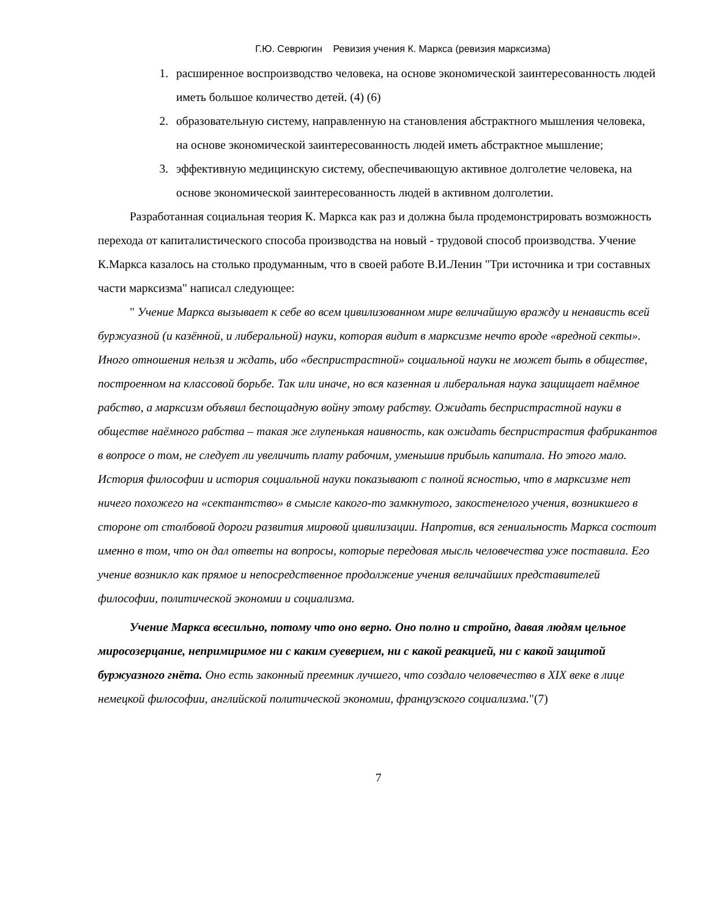Г.Ю. Севрюгин Ревизия учения К. Маркса (ревизия марксизма)
1. расширенное воспроизводство человека, на основе экономической заинтересованность людей иметь большое количество детей. (4) (6)
2. образовательную систему, направленную на становления абстрактного мышления человека, на основе экономической заинтересованность людей иметь абстрактное мышление;
3. эффективную медицинскую систему, обеспечивающую активное долголетие человека, на основе экономической заинтересованность людей в активном долголетии.
Разработанная социальная теория К. Маркса как раз и должна была продемонстрировать возможность перехода от капиталистического способа производства на новый - трудовой способ производства. Учение К.Маркса казалось на столько продуманным, что в своей работе В.И.Ленин "Три источника и три составных части марксизма" написал следующее:
" Учение Маркса вызывает к себе во всем цивилизованном мире величайшую вражду и ненависть всей буржуазной (и казённой, и либеральной) науки, которая видит в марксизме нечто вроде «вредной секты». Иного отношения нельзя и ждать, ибо «беспристрастной» социальной науки не может быть в обществе, построенном на классовой борьбе. Так или иначе, но вся казенная и либеральная наука защищает наёмное рабство, а марксизм объявил беспощадную войну этому рабству. Ожидать беспристрастной науки в обществе наёмного рабства – такая же глупенькая наивность, как ожидать беспристрастия фабрикантов в вопросе о том, не следует ли увеличить плату рабочим, уменьшив прибыль капитала. Но этого мало. История философии и история социальной науки показывают с полной ясностью, что в марксизме нет ничего похожего на «сектантство» в смысле какого-то замкнутого, закостенелого учения, возникшего в стороне от столбовой дороги развития мировой цивилизации. Напротив, вся гениальность Маркса состоит именно в том, что он дал ответы на вопросы, которые передовая мысль человечества уже поставила. Его учение возникло как прямое и непосредственное продолжение учения величайших представителей философии, политической экономии и социализма.
Учение Маркса всесильно, потому что оно верно. Оно полно и стройно, давая людям цельное миросозерцание, непримиримое ни с каким суеверием, ни с какой реакцией, ни с какой защитой буржуазного гнёта. Оно есть законный преемник лучшего, что создало человечество в XIX веке в лице немецкой философии, английской политической экономии, французского социализма."(7)
7